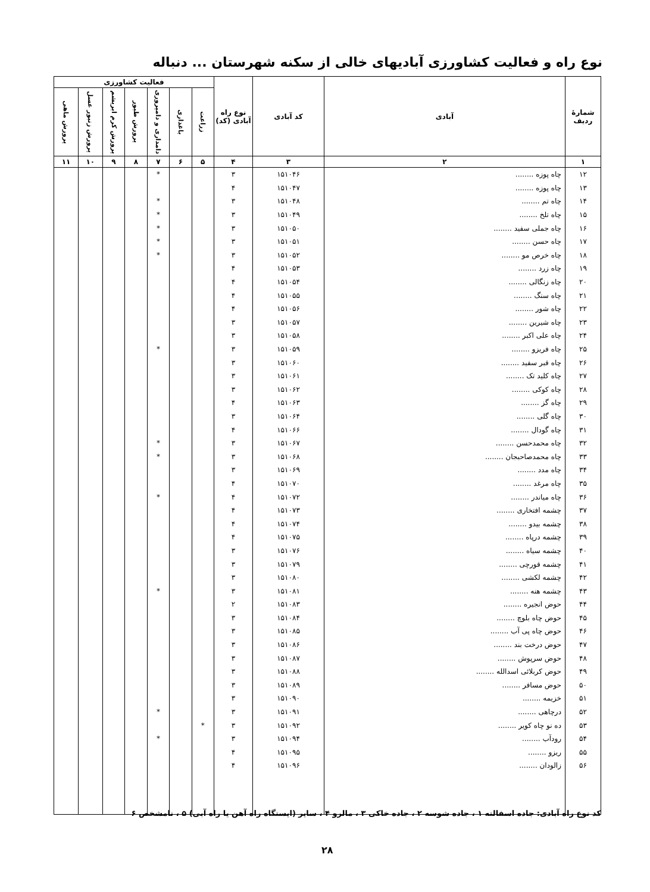نوع راه و فعالیت کشاورزی آبادیهای خالی از سکنه شهرستان ... دنباله
| شمارهٔ ردیف | آبادی | کد آبادی | نوع راه آبادی (کد) | فعالیت کشاورزی | | | | | | |
| --- | --- | --- | --- | --- | --- | --- | --- | --- | --- | --- |
| | | | | زراعت | باغداری | دامداری و دامپروری | پرورش طیور | پرورش کرم ابریشم | پرورش زنبور عسل | پرورش ماهی |
| ۱ | ۲ | ۳ | ۴ | ۵ | ۶ | ۷ | ۸ | ۹ | ۱۰ | ۱۱ |
| ۱۲ | چاه پوزه ........ | ۱۵۱۰۴۶ | ۳ | | | * | | | | |
| ۱۳ | چاه پوزه ........ | ۱۵۱۰۴۷ | ۴ | | | | | | | |
| ۱۴ | چاه تم ........ | ۱۵۱۰۴۸ | ۳ | | | * | | | | |
| ۱۵ | چاه تلخ ........ | ۱۵۱۰۴۹ | ۳ | | | * | | | | |
| ۱۶ | چاه جملی سفید ........ | ۱۵۱۰۵۰ | ۳ | | | * | | | | |
| ۱۷ | چاه حسن ........ | ۱۵۱۰۵۱ | ۳ | | | * | | | | |
| ۱۸ | چاه خرص مو ........ | ۱۵۱۰۵۲ | ۳ | | | * | | | | |
| ۱۹ | چاه زرد ........ | ۱۵۱۰۵۳ | ۴ | | | | | | | |
| ۲۰ | چاه زنگالی ........ | ۱۵۱۰۵۴ | ۴ | | | | | | | |
| ۲۱ | چاه سنگ ........ | ۱۵۱۰۵۵ | ۴ | | | | | | | |
| ۲۲ | چاه شور ........ | ۱۵۱۰۵۶ | ۴ | | | | | | | |
| ۲۳ | چاه شیرین ........ | ۱۵۱۰۵۷ | ۳ | | | | | | | |
| ۲۴ | چاه علی اکبر ........ | ۱۵۱۰۵۸ | ۳ | | | | | | | |
| ۲۵ | چاه فریزو ........ | ۱۵۱۰۵۹ | ۳ | | | * | | | | |
| ۲۶ | چاه قبر سفید ........ | ۱۵۱۰۶۰ | ۳ | | | | | | | |
| ۲۷ | چاه کلید تک ........ | ۱۵۱۰۶۱ | ۳ | | | | | | | |
| ۲۸ | چاه کوکی ........ | ۱۵۱۰۶۲ | ۳ | | | | | | | |
| ۲۹ | چاه گز ........ | ۱۵۱۰۶۳ | ۴ | | | | | | | |
| ۳۰ | چاه گلی ........ | ۱۵۱۰۶۴ | ۳ | | | | | | | |
| ۳۱ | چاه گودال ........ | ۱۵۱۰۶۶ | ۴ | | | | | | | |
| ۳۲ | چاه محمدحسن ........ | ۱۵۱۰۶۷ | ۳ | | | * | | | | |
| ۳۳ | چاه محمدصاحبجان ........ | ۱۵۱۰۶۸ | ۳ | | | * | | | | |
| ۳۴ | چاه مدد ........ | ۱۵۱۰۶۹ | ۳ | | | | | | | |
| ۳۵ | چاه مرغد ........ | ۱۵۱۰۷۰ | ۴ | | | | | | | |
| ۳۶ | چاه میاندر ........ | ۱۵۱۰۷۲ | ۴ | | | * | | | | |
| ۳۷ | چشمه افتخاری ........ | ۱۵۱۰۷۳ | ۴ | | | | | | | |
| ۳۸ | چشمه بیدو ........ | ۱۵۱۰۷۴ | ۴ | | | | | | | |
| ۳۹ | چشمه درپاه ........ | ۱۵۱۰۷۵ | ۴ | | | | | | | |
| ۴۰ | چشمه سیاه ........ | ۱۵۱۰۷۶ | ۳ | | | | | | | |
| ۴۱ | چشمه قورچی ........ | ۱۵۱۰۷۹ | ۳ | | | | | | | |
| ۴۲ | چشمه لکشی ........ | ۱۵۱۰۸۰ | ۳ | | | | | | | |
| ۴۳ | چشمه هنه ........ | ۱۵۱۰۸۱ | ۳ | | | * | | | | |
| ۴۴ | حوض انجیره ........ | ۱۵۱۰۸۳ | ۲ | | | | | | | |
| ۴۵ | حوض چاه بلوچ ........ | ۱۵۱۰۸۴ | ۳ | | | | | | | |
| ۴۶ | حوض چاه پی آب ........ | ۱۵۱۰۸۵ | ۳ | | | | | | | |
| ۴۷ | حوض درخت بند ........ | ۱۵۱۰۸۶ | ۳ | | | | | | | |
| ۴۸ | حوض سرپوش ........ | ۱۵۱۰۸۷ | ۳ | | | | | | | |
| ۴۹ | حوض کربلائی اسدالله ........ | ۱۵۱۰۸۸ | ۳ | | | | | | | |
| ۵۰ | حوض مسافر ........ | ۱۵۱۰۸۹ | ۳ | | | | | | | |
| ۵۱ | خزیمه ........ | ۱۵۱۰۹۰ | ۳ | | | | | | | |
| ۵۲ | درچاهی ........ | ۱۵۱۰۹۱ | ۳ | | | * | | | | |
| ۵۳ | ده نو چاه کویر ........ | ۱۵۱۰۹۲ | ۳ | * | | | | | | |
| ۵۴ | رودآب ........ | ۱۵۱۰۹۴ | ۳ | | | * | | | | |
| ۵۵ | ریزو ........ | ۱۵۱۰۹۵ | ۴ | | | | | | | |
| ۵۶ | زالودان ........ | ۱۵۱۰۹۶ | ۴ | | | | | | | |
کد نوع راه آبادی: جاده اسفالته ۱ ، جاده شوسه ۲ ، جاده خاکی ۳ ، مالرو ۴ ، سایر (ایستگاه راه آهن یا راه آبی) ۵ ، نامشخص ۶
۲۸